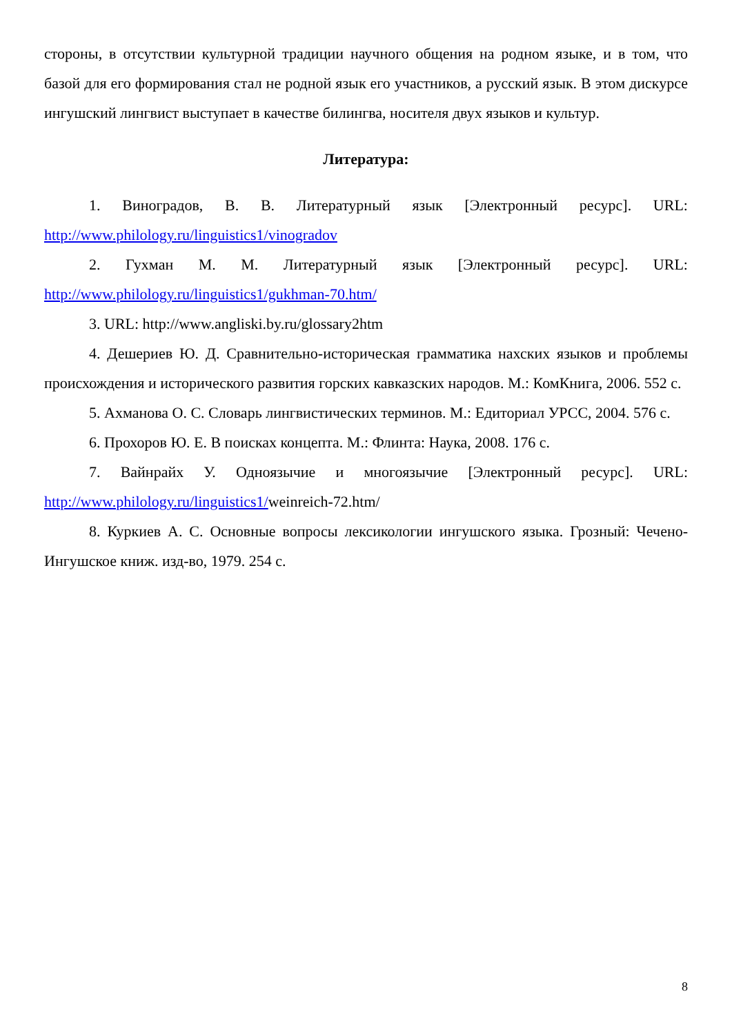стороны, в отсутствии культурной традиции научного общения на родном языке, и в том, что базой для его формирования стал не родной язык его участников, а русский язык. В этом дискурсе ингушский лингвист выступает в качестве билингва, носителя двух языков и культур.
Литература:
1. Виноградов, В. В. Литературный язык [Электронный ресурс]. URL: http://www.philology.ru/linguistics1/vinogradov
2. Гухман М. М. Литературный язык [Электронный ресурс]. URL: http://www.philology.ru/linguistics1/gukhman-70.htm/
3. URL: http://www.angliski.by.ru/glossary2htm
4. Дешериев Ю. Д. Сравнительно-историческая грамматика нахских языков и проблемы происхождения и исторического развития горских кавказских народов. М.: КомКнига, 2006. 552 с.
5. Ахманова О. С. Словарь лингвистических терминов. М.: Едиториал УРСС, 2004. 576 с.
6. Прохоров Ю. Е. В поисках концепта. М.: Флинта: Наука, 2008. 176 с.
7. Вайнрайх У. Одноязычие и многоязычие [Электронный ресурс]. URL: http://www.philology.ru/linguistics1/weinreich-72.htm/
8. Куркиев А. С. Основные вопросы лексикологии ингушского языка. Грозный: Чечено-Ингушское книж. изд-во, 1979. 254 с.
8